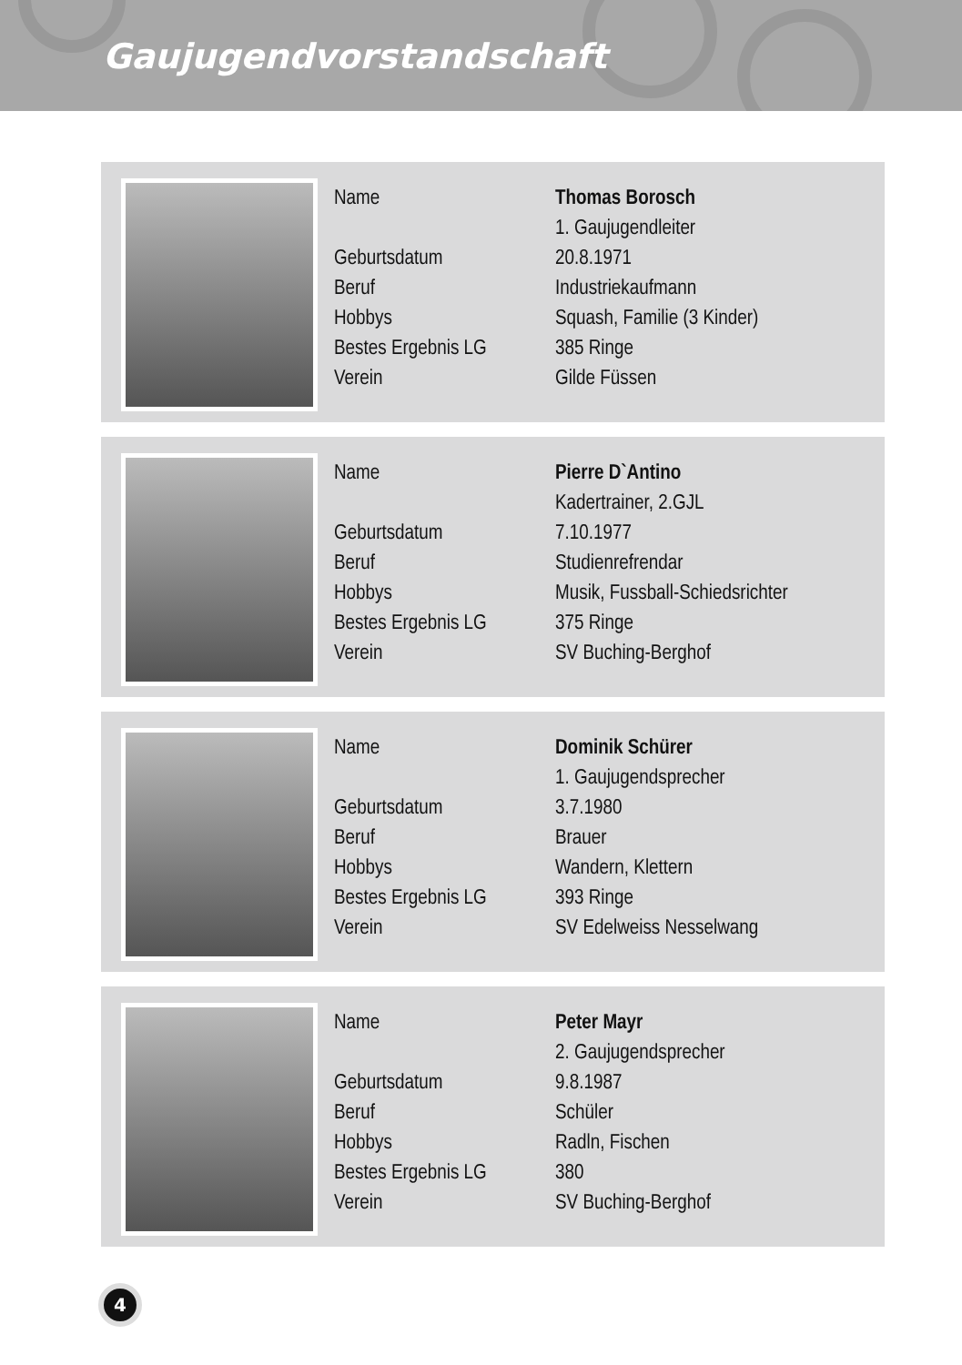Gaujugendvorstandschaft
| Name | Thomas Borosch |
| | 1. Gaujugendleiter |
| Geburtsdatum | 20.8.1971 |
| Beruf | Industriekaufmann |
| Hobbys | Squash, Familie (3 Kinder) |
| Bestes Ergebnis LG | 385 Ringe |
| Verein | Gilde Füssen |
| Name | Pierre D`Antino |
| | Kadertrainer, 2.GJL |
| Geburtsdatum | 7.10.1977 |
| Beruf | Studienrefrendar |
| Hobbys | Musik, Fussball-Schiedsrichter |
| Bestes Ergebnis LG | 375 Ringe |
| Verein | SV Buching-Berghof |
| Name | Dominik Schürer |
| | 1. Gaujugendsprecher |
| Geburtsdatum | 3.7.1980 |
| Beruf | Brauer |
| Hobbys | Wandern, Klettern |
| Bestes Ergebnis LG | 393 Ringe |
| Verein | SV Edelweiss Nesselwang |
| Name | Peter Mayr |
| | 2. Gaujugendsprecher |
| Geburtsdatum | 9.8.1987 |
| Beruf | Schüler |
| Hobbys | Radln, Fischen |
| Bestes Ergebnis LG | 380 |
| Verein | SV Buching-Berghof |
4